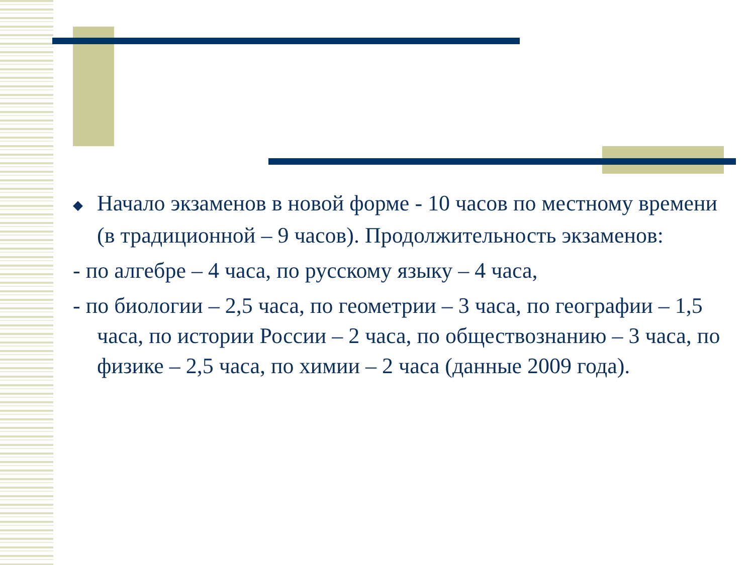◆ Начало экзаменов в новой форме - 10 часов по местному времени (в традиционной – 9 часов). Продолжительность экзаменов:
- по алгебре – 4 часа, по русскому языку – 4 часа,
- по биологии – 2,5 часа, по геометрии – 3 часа, по географии – 1,5 часа, по истории России – 2 часа, по обществознанию – 3 часа, по физике – 2,5 часа, по химии – 2 часа (данные 2009 года).